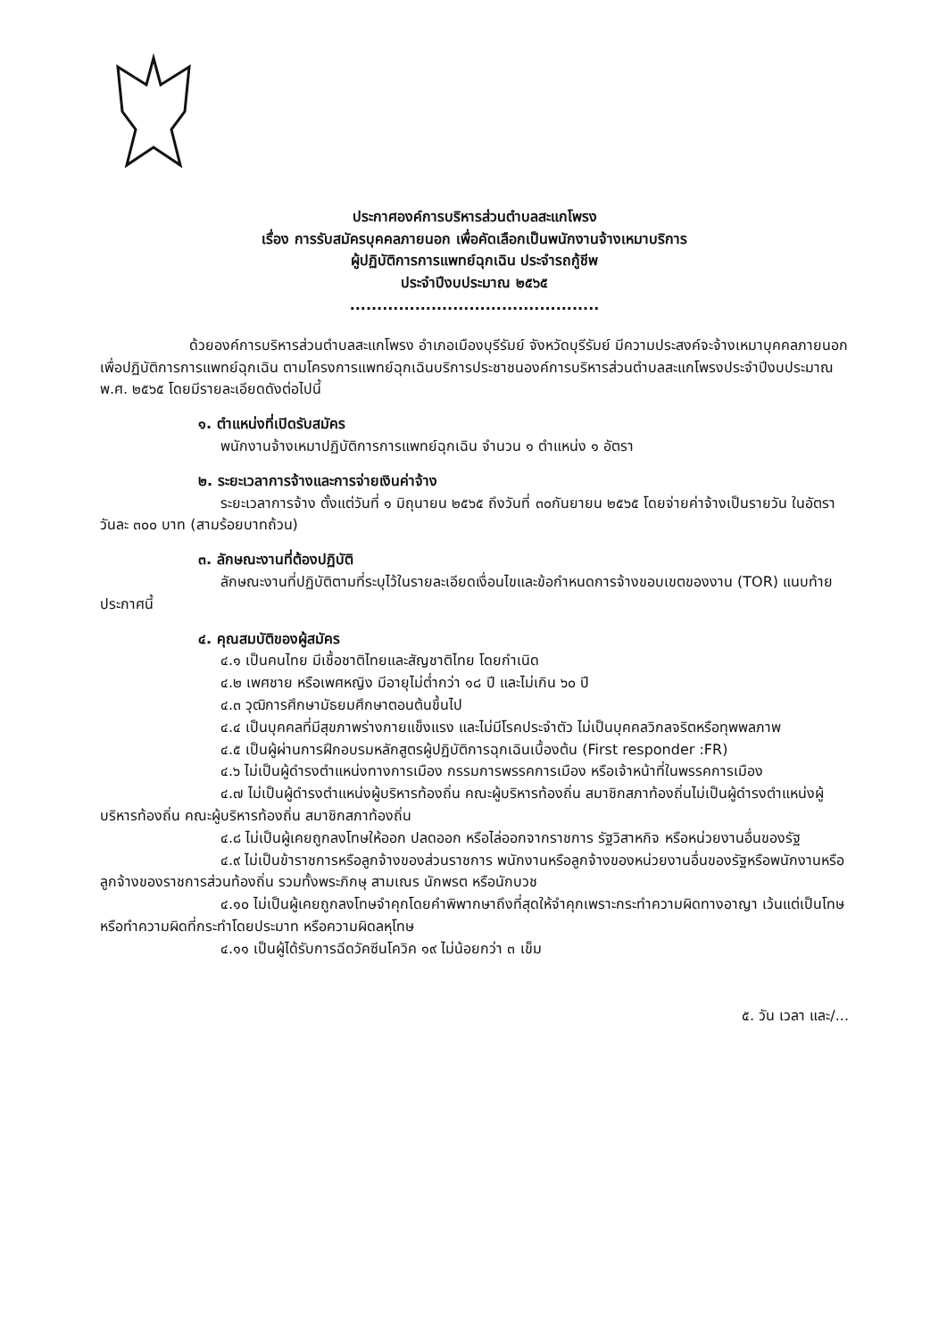ประกาศองค์การบริหารส่วนตำบลสะแกโพรง
เรื่อง การรับสมัครบุคคลภายนอก เพื่อคัดเลือกเป็นพนักงานจ้างเหมาบริการ
ผู้ปฏิบัติการการแพทย์ฉุกเฉิน ประจำรถกู้ชีพ
ประจำปีงบประมาณ ๒๕๖๕
..............................................
ด้วยองค์การบริหารส่วนตำบลสะแกโพรง อำเภอเมืองบุรีรัมย์ จังหวัดบุรีรัมย์ มีความประสงค์จะจ้างเหมาบุคคลภายนอกเพื่อปฏิบัติการการแพทย์ฉุกเฉิน ตามโครงการแพทย์ฉุกเฉินบริการประชาชนองค์การบริหารส่วนตำบลสะแกโพรงประจำปีงบประมาณ พ.ศ. ๒๕๖๕ โดยมีรายละเอียดดังต่อไปนี้
๑. ตำแหน่งที่เปิดรับสมัคร
พนักงานจ้างเหมาปฏิบัติการการแพทย์ฉุกเฉิน จำนวน ๑ ตำแหน่ง ๑ อัตรา
๒. ระยะเวลาการจ้างและการจ่ายเงินค่าจ้าง
ระยะเวลาการจ้าง ตั้งแต่วันที่ ๑ มิถุนายน ๒๕๖๕ ถึงวันที่ ๓๐กันยายน ๒๕๖๕ โดยจ่ายค่าจ้างเป็นรายวัน ในอัตราวันละ ๓๐๐ บาท (สามร้อยบาทถ้วน)
๓. ลักษณะงานที่ต้องปฏิบัติ
ลักษณะงานที่ปฏิบัติตามที่ระบุไว้ในรายละเอียดเงื่อนไขและข้อกำหนดการจ้างขอบเขตของงาน (TOR) แนบท้ายประกาศนี้
๔. คุณสมบัติของผู้สมัคร
๔.๑ เป็นคนไทย มีเชื้อชาติไทยและสัญชาติไทย โดยกำเนิด
๔.๒ เพศชาย หรือเพศหญิง มีอายุไม่ต่ำกว่า ๑๘ ปี และไม่เกิน ๖๐ ปี
๔.๓ วุฒิการศึกษามัธยมศึกษาตอนต้นขึ้นไป
๔.๔ เป็นบุคคลที่มีสุขภาพร่างกายแข็งแรง และไม่มีโรคประจำตัว ไม่เป็นบุคคลวิกลจริตหรือทุพพลภาพ
๔.๕ เป็นผู้ผ่านการฝึกอบรมหลักสูตรผู้ปฏิบัติการฉุกเฉินเบื้องต้น (First responder :FR)
๔.๖ ไม่เป็นผู้ดำรงตำแหน่งทางการเมือง กรรมการพรรคการเมือง หรือเจ้าหน้าที่ในพรรคการเมือง
๔.๗ ไม่เป็นผู้ดำรงตำแหน่งผู้บริหารท้องถิ่น คณะผู้บริหารท้องถิ่น สมาชิกสภาท้องถิ่นไม่เป็นผู้ดำรงตำแหน่งผู้บริหารท้องถิ่น คณะผู้บริหารท้องถิ่น สมาชิกสภาท้องถิ่น
๔.๘ ไม่เป็นผู้เคยถูกลงโทษให้ออก ปลดออก หรือไล่ออกจากราชการ รัฐวิสาหกิจ หรือหน่วยงานอื่นของรัฐ
๔.๙ ไม่เป็นข้าราชการหรือลูกจ้างของส่วนราชการ พนักงานหรือลูกจ้างของหน่วยงานอื่นของรัฐหรือพนักงานหรือลูกจ้างของราชการส่วนท้องถิ่น รวมทั้งพระภิกษุ สามเณร นักพรต หรือนักบวช
๔.๑๐ ไม่เป็นผู้เคยถูกลงโทษจำคุกโดยคำพิพากษาถึงที่สุดให้จำคุกเพราะกระทำความผิดทางอาญา เว้นแต่เป็นโทษหรือทำความผิดที่กระทำโดยประมาท หรือความผิดลหุโทษ
๔.๑๑ เป็นผู้ได้รับการฉีดวัคซีนโควิค ๑๙ ไม่น้อยกว่า ๓ เข็ม
๕. วัน เวลา และ/...